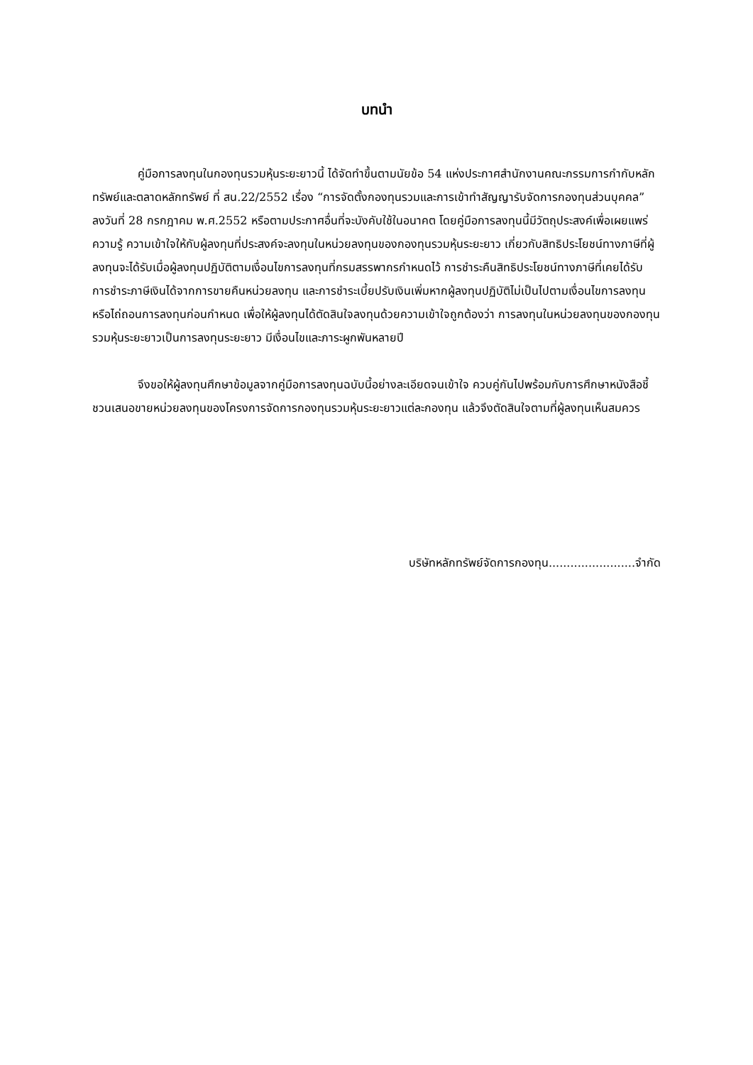บทนำ
คู่มือการลงทุนในกองทุนรวมหุ้นระยะยาวนี้ ได้จัดทำขึ้นตามนัยข้อ 54 แห่งประกาศสำนักงานคณะกรรมการกำกับหลักทรัพย์และตลาดหลักทรัพย์ ที่ สน.22/2552 เรื่อง “การจัดตั้งกองทุนรวมและการเข้าทำสัญญารับจัดการกองทุนส่วนบุคคล” ลงวันที่ 28 กรกฎาคม พ.ศ.2552 หรือตามประกาศอื่นที่จะบังคับใช้ในอนาคต โดยคู่มือการลงทุนนี้มีวัตถุประสงค์เพื่อเผยแพร่ความรู้ ความเข้าใจให้กับผู้ลงทุนที่ประสงค์จะลงทุนในหน่วยลงทุนของกองทุนรวมหุ้นระยะยาว เกี่ยวกับสิทธิประโยชน์ทางภาษีที่ผู้ลงทุนจะได้รับเมื่อผู้ลงทุนปฏิบัติตามเงื่อนไขการลงทุนที่กรมสรรพากรกำหนดไว้ การชำระคืนสิทธิประโยชน์ทางภาษีที่เคยได้รับการชำระภาษีเงินได้จากการขายคืนหน่วยลงทุน และการชำระเบี้ยปรับเงินเพิ่มหากผู้ลงทุนปฏิบัติไม่เป็นไปตามเงื่อนไขการลงทุน หรือไถ่ถอนการลงทุนก่อนกำหนด เพื่อให้ผู้ลงทุนได้ตัดสินใจลงทุนด้วยความเข้าใจถูกต้องว่า การลงทุนในหน่วยลงทุนของกองทุนรวมหุ้นระยะยาวเป็นการลงทุนระยะยาว มีเงื่อนไขและภาระผูกพันหลายปี
จึงขอให้ผู้ลงทุนศึกษาข้อมูลจากคู่มือการลงทุนฉบับนี้อย่างละเอียดจนเข้าใจ ควบคู่กันไปพร้อมกับการศึกษาหนังสือชี้ชวนเสนอขายหน่วยลงทุนของโครงการจัดการกองทุนรวมหุ้นระยะยาวแต่ละกองทุน แล้วจึงตัดสินใจตามที่ผู้ลงทุนเห็นสมควร
บริษัทหลักทรัพย์จัดการกองทุน........................จำกัด